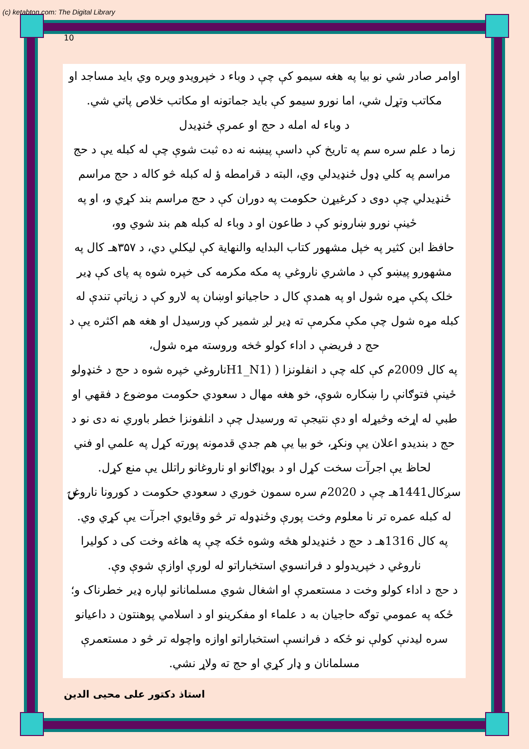(c) ketabton.com: The Digital Library
10
اوامر صادر شي نو بیا په هغه سیمو کې چې د وباء د خپرویدو ویره وي باید مساجد او مکاتب وتړل شي، اما نورو سیمو کې باید جماتونه او مکاتب خلاص پاتي شي.
د وباء له امله د حج او عمرې ځنډیدل
زما د علم سره سم په تاریخ کې داسې پیښه نه ده ثبت شوې چې له کبله یې د حج مراسم په کلي ډول ځنډیدلي وي، البته د قرامطه ؤ له کبله څو کاله د حج مراسم ځنډیدلي چې دوی د کرغیړن حکومت په دوران کې د حج مراسم بند کړي و، او په ځینې نورو ښارونو کې د طاعون او د وباء له کبله هم بند شوي وو،
حافظ ابن کثیر په خپل مشهور کتاب البدایه والنهایة کې لیکلي دي، د ۳۵۷هـ کال په مشهورو پیښو کې د ماشري ناروغي په مکه مکرمه کی خپره شوه په پای کې ډیر خلک پکې مړه شول او په همدې کال د حاجیانو اوښان په لارو کې د زیاتې تندې له کبله مړه شول چې مکې مکرمې ته ډیر لږ شمیر کې ورسیدل او هغه هم اکثره یې د حج د فریضې د اداء کولو څخه وروسته مړه شول،
په کال 2009م کې کله چې د انفلونزا ( (H1_N1ناروغي خپره شوه د حج د ځنډولو ځینې فتوګانې را ښکاره شوې، خو هغه مهال د سعودي حکومت موضوع د فقهي او طبي له اړخه وڅیړله او دې نتیجې ته ورسیدل چې د انلفونزا خطر باوري نه دی نو د حج د بندیدو اعلان یې ونکړ، خو بیا یې هم جدي قدمونه پورته کړل په علمي او فني لحاظ یې اجرآت سخت کړل او د بوډاګانو او ناروغانو راتلل یې منع کړل.
سږکال1441هـ چې د 2020م سره سمون خوري د سعودي حکومت د کورونا ناروغۍ له کبله عمره تر نا معلوم وخت پورې وځنډوله تر څو وقایوي اجرآت یې کړي وي.
په کال 1316هـ د حج د ځنډیدلو هڅه وشوه ځکه چې په هاغه وخت کی د کولیرا ناروغي د خپریدولو د فرانسوي استخباراتو له لورې اوازې شوې وې.
د حج د اداء کولو وخت د مستعمرې او اشغال شوي مسلمانانو لپاره ډیر خطرناک و؛ ځکه په عمومي توګه حاجیان به د علماء او مفکرینو او د اسلامي پوهنتون د داعیانو سره لیدنې کولې نو ځکه د فرانسې استخباراتو اوازه واچوله تر څو د مستعمرې مسلمانان و ډار کړي او حج ته ولاړ نشي.
استاذ دکتور علی محیی الدین